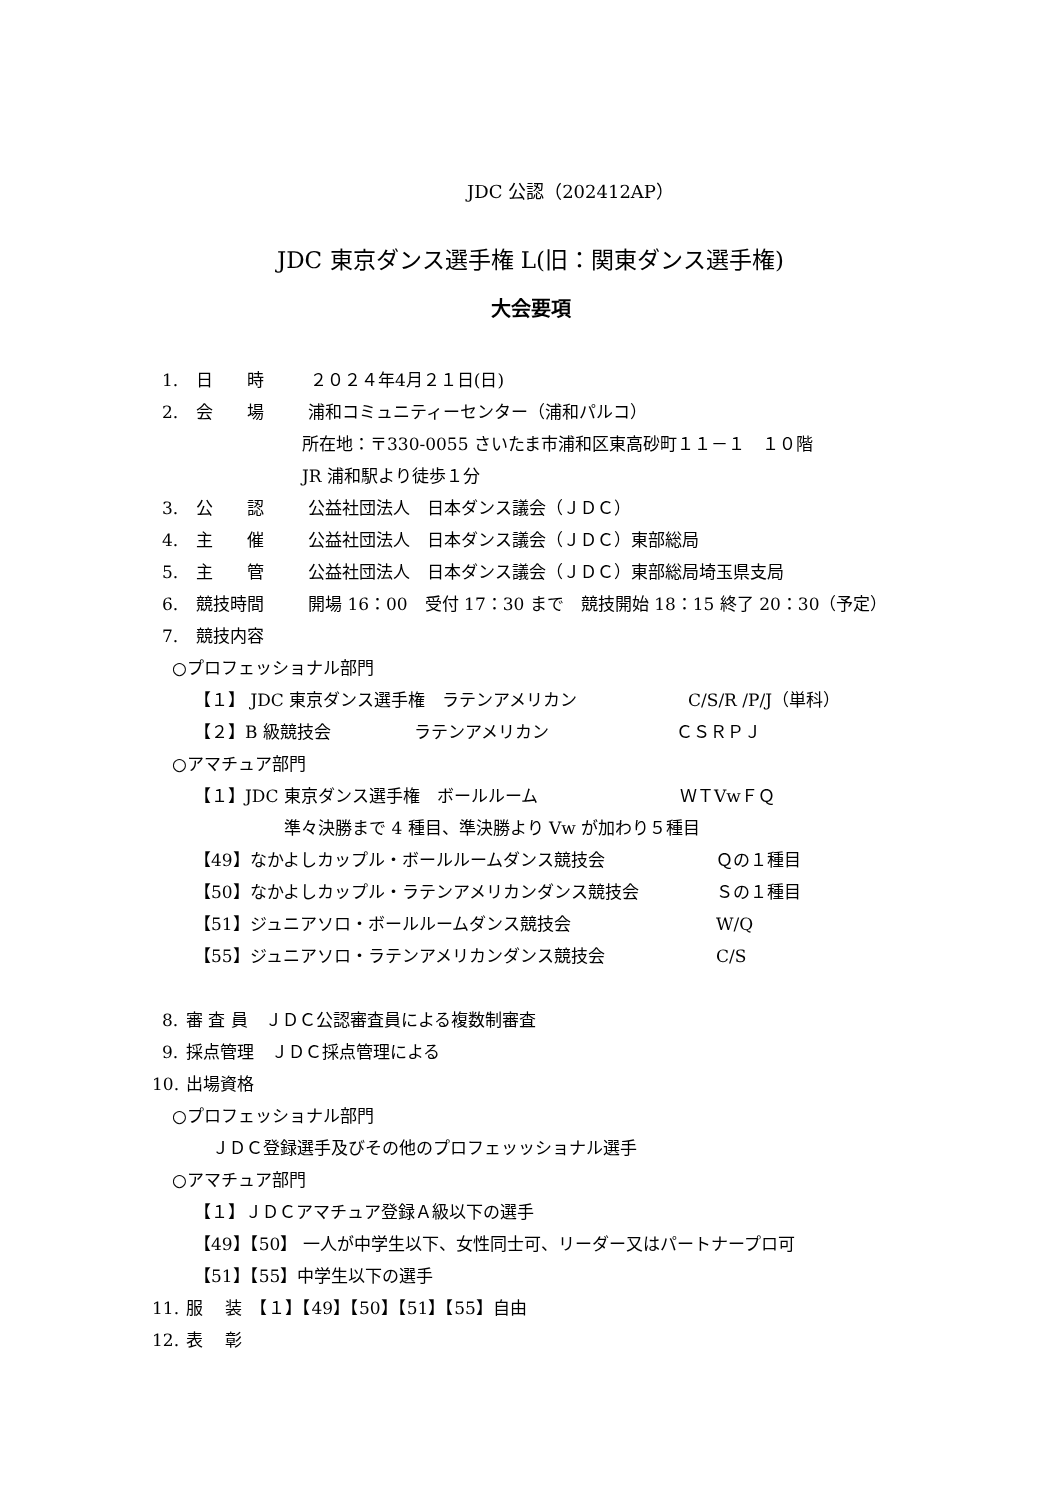JDC 公認（202412AP）
JDC 東京ダンス選手権 L(旧：関東ダンス選手権)
大会要項
1. 日　　時 ２０２４年4月２１日(日)
2. 会　　場 浦和コミュニティーセンター（浦和パルコ）
所在地：〒330-0055 さいたま市浦和区東高砂町１１－１　１０階
JR 浦和駅より徒歩１分
3. 公　　認 公益社団法人　日本ダンス議会（ＪＤＣ）
4. 主　　催 公益社団法人　日本ダンス議会（ＪＤＣ）東部総局
5. 主　　管 公益社団法人　日本ダンス議会（ＪＤＣ）東部総局埼玉県支局
6. 競技時間 開場 16：00　受付 17：30 まで　競技開始 18：15 終了 20：30（予定）
7. 競技内容
○プロフェッショナル部門
【１】 JDC 東京ダンス選手権　ラテンアメリカン C/S/R /P/J（単科）
【２】B 級競技会 ラテンアメリカン ＣＳＲＰＪ
○アマチュア部門
【１】JDC 東京ダンス選手権　ボールルーム ＷＴVwＦＱ
準々決勝まで 4 種目、準決勝より Vw が加わり５種目
【49】なかよしカップル・ボールルームダンス競技会 Ｑの１種目
【50】なかよしカップル・ラテンアメリカンダンス競技会 Ｓの１種目
【51】ジュニアソロ・ボールルームダンス競技会 W/Q
【55】ジュニアソロ・ラテンアメリカンダンス競技会 C/S
8. 審 査 員　ＪＤＣ公認審査員による複数制審査
9. 採点管理　ＪＤＣ採点管理による
10. 出場資格
○プロフェッショナル部門
ＪＤＣ登録選手及びその他のプロフェッッショナル選手
○アマチュア部門
【１】ＪＤＣアマチュア登録Ａ級以下の選手
【49】【50】 一人が中学生以下、女性同士可、リーダー又はパートナープロ可
【51】【55】中学生以下の選手
11. 服　 装　【１】【49】【50】【51】【55】自由
12. 表　 彰